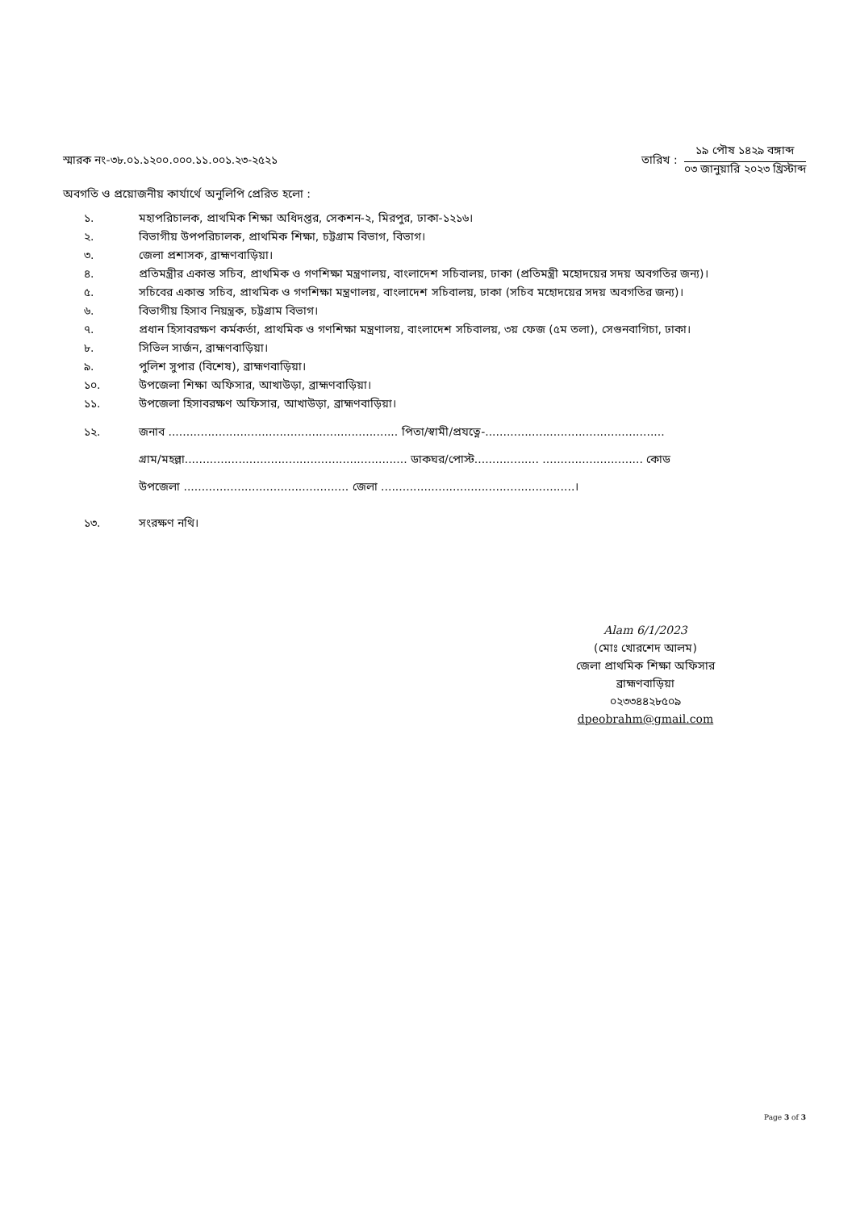স্মারক নং-৩৮.০১.১২০০.০০০.১১.০০১.২৩-২৫২১
তারিখ :
১৯ পৌষ ১৪২৯ বঙ্গাব্দ
০৩ জানুয়ারি ২০২৩ খ্রিস্টাব্দ
অবগতি ও প্রয়োজনীয় কার্যার্থে অনুলিপি প্রেরিত হলো :
১. মহাপরিচালক, প্রাথমিক শিক্ষা অধিদপ্তর, সেকশন-২, মিরপুর, ঢাকা-১২১৬।
২. বিভাগীয় উপপরিচালক, প্রাথমিক শিক্ষা, চট্টগ্রাম বিভাগ, বিভাগ।
৩. জেলা প্রশাসক, ব্রাহ্মণবাড়িয়া।
৪. প্রতিমন্ত্রীর একান্ত সচিব, প্রাথমিক ও গণশিক্ষা মন্ত্রণালয়, বাংলাদেশ সচিবালয়, ঢাকা (প্রতিমন্ত্রী মহোদয়ের সদয় অবগতির জন্য)।
৫. সচিবের একান্ত সচিব, প্রাথমিক ও গণশিক্ষা মন্ত্রণালয়, বাংলাদেশ সচিবালয়, ঢাকা (সচিব মহোদয়ের সদয় অবগতির জন্য)।
৬. বিভাগীয় হিসাব নিয়ন্ত্রক, চট্টগ্রাম বিভাগ।
৭. প্রধান হিসাবরক্ষণ কর্মকর্তা, প্রাথমিক ও গণশিক্ষা মন্ত্রণালয়, বাংলাদেশ সচিবালয়, ৩য় ফেজ (৫ম তলা), সেগুনবাগিচা, ঢাকা।
৮. সিভিল সার্জন, ব্রাহ্মণবাড়িয়া।
৯. পুলিশ সুপার (বিশেষ), ব্রাহ্মণবাড়িয়া।
১০. উপজেলা শিক্ষা অফিসার, আখাউড়া, ব্রাহ্মণবাড়িয়া।
১১. উপজেলা হিসাবরক্ষণ অফিসার, আখাউড়া, ব্রাহ্মণবাড়িয়া।
১২. জনাব ................................................................ পিতা/স্বামী/প্রযত্নে-..................................................
গ্রাম/মহল্লা.............................................................. ডাকঘর/পোস্ট.................. ............................ কোড
উপজেলা .............................................. জেলা ......................................................।
১৩. সংরক্ষণ নথি।
Alam 6/1/2023
(মোঃ খোরশেদ আলম)
জেলা প্রাথমিক শিক্ষা অফিসার
ব্রাহ্মণবাড়িয়া
০২৩৩৪৪২৮৫০৯
dpeobrahm@gmail.com
Page 3 of 3